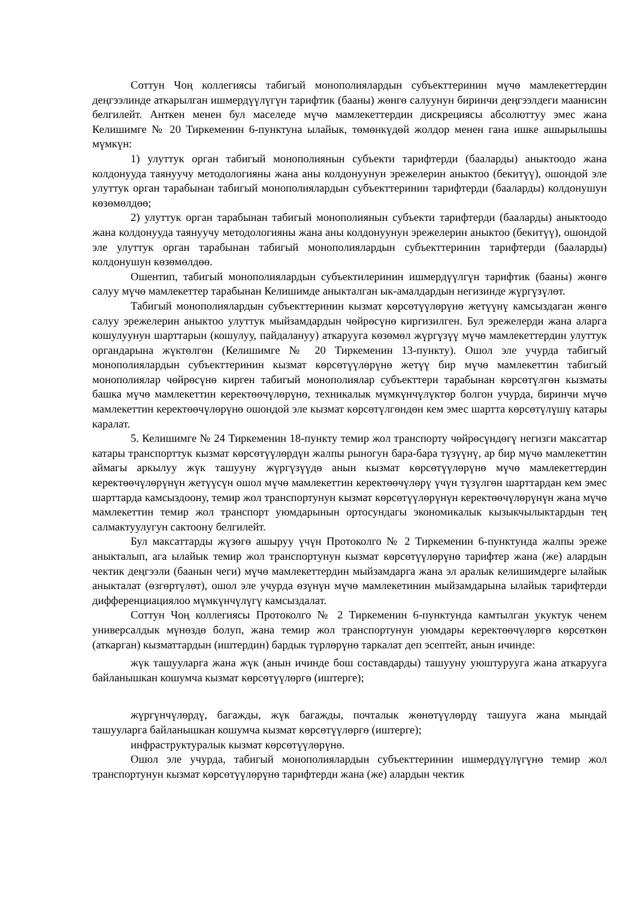Соттун Чоң коллегиясы табигый монополиялардын субъекттеринин мүчө мамлекеттердин деңгээлинде аткарылган ишмердүүлүгүн тарифтик (бааны) жөнгө салуунун биринчи деңгээлдеги маанисин белгилейт. Анткен менен бул маселеде мүчө мамлекеттердин дискрециясы абсолюттуу эмес жана Келишимге № 20 Тиркеменин 6-пунктуна ылайык, төмөнкүдөй жолдор менен гана ишке ашырылышы мүмкүн:
1) улуттук орган табигый монополиянын субъекти тарифтерди (бааларды) аныктоодо жана колдонууда таянуучу методологияны жана аны колдонуунун эрежелерин аныктоо (бекитүү), ошондой эле улуттук орган тарабынан табигый монополиялардын субъекттеринин тарифтерди (бааларды) колдонушун көзөмөлдөө;
2) улуттук орган тарабынан табигый монополиянын субъекти тарифтерди (бааларды) аныктоодо жана колдонууда таянуучу методологияны жана аны колдонуунун эрежелерин аныктоо (бекитүү), ошондой эле улуттук орган тарабынан табигый монополиялардын субъекттеринин тарифтерди (бааларды) колдонушун көзөмөлдөө.
Ошентип, табигый монополиялардын субъектилеринин ишмердүүлгүн тарифтик (бааны) жөнгө салуу мүчө мамлекеттер тарабынан Келишимде аныкталган ык-амалдардын негизинде жүргүзүлөт.
Табигый монополиялардын субъекттеринин кызмат көрсөтүүлөрүнө жетүүнү камсыздаган жөнгө салуу эрежелерин аныктоо улуттук мыйзамдардын чөйрөсүнө киргизилген. Бул эрежелерди жана аларга кошулуунун шарттарын (кошулуу, пайдалануу) аткарууга көзөмөл жүргүзүү мүчө мамлекеттердин улуттук органдарына жүктөлгөн (Келишимге № 20 Тиркеменин 13-пункту). Ошол эле учурда табигый монополиялардын субъекттеринин кызмат көрсөтүүлөрүнө жетүү бир мүчө мамлекеттин табигый монополиялар чөйрөсүнө кирген табигый монополиялар субъекттери тарабынан көрсөтүлгөн кызматы башка мүчө мамлекеттин керектөөчүлөрүнө, техникалык мүмкүнчүлүктөр болгон учурда, биринчи мүчө мамлекеттин керектөөчүлөрүнө ошондой эле кызмат көрсөтүлгөндөн кем эмес шартта көрсөтүлүшү катары каралат.
5. Келишимге № 24 Тиркеменин 18-пункту темир жол транспорту чөйрөсүндөгү негизги максаттар катары транспорттук кызмат көрсөтүүлөрдүн жалпы рыногун бара-бара түзүүнү, ар бир мүчө мамлекеттин аймагы аркылуу жүк ташууну жүргүзүүдө анын кызмат көрсөтүүлөрүнө мүчө мамлекеттердин керектөөчүлөрүнүн жетүүсүн ошол мүчө мамлекеттин керектөөчүлөрү үчүн түзүлгөн шарттардан кем эмес шарттарда камсыздоону, темир жол транспортунун кызмат көрсөтүүлөрүнүн керектөөчүлөрүнүн жана мүчө мамлекеттин темир жол транспорт уюмдарынын ортосундагы экономикалык кызыкчылыктардын тең салмактуулугун сактоону белгилейт.
Бул максаттарды жүзөгө ашыруу үчүн Протоколго № 2 Тиркеменин 6-пунктунда жалпы эреже аныкталып, ага ылайык темир жол транспортунун кызмат көрсөтүүлөрүнө тарифтер жана (же) алардын чектик деңгээли (баанын чеги) мүчө мамлекеттердин мыйзамдарга жана эл аралык келишимдерге ылайык аныкталат (өзгөртүлөт), ошол эле учурда өзүнүн мүчө мамлекетинин мыйзамдарына ылайык тарифтерди дифференциациялоо мүмкүнчүлүгү камсыздалат.
Соттун Чоң коллегиясы Протоколго № 2 Тиркеменин 6-пунктунда камтылган укуктук ченем универсалдык мүнөздө болуп, жана темир жол транспортунун уюмдары керектөөчүлөргө көрсөткөн (аткарган) кызматтардын (иштердин) бардык түрлөрүнө таркалат деп эсептейт, анын ичинде:
жүк ташууларга жана жүк (анын ичинде бош составдарды) ташууну уюштурууга жана аткарууга байланышкан кошумча кызмат көрсөтүүлөргө (иштерге);
жүргүнчүлөрдү, багажды, жүк багажды, почталык жөнөтүүлөрдү ташууга жана мындай ташууларга байланышкан кошумча кызмат көрсөтүүлөргө (иштерге);
инфраструктуралык кызмат көрсөтүүлөрүнө.
Ошол эле учурда, табигый монополиялардын субъекттеринин ишмердүүлүгүнө темир жол транспортунун кызмат көрсөтүүлөрүнө тарифтерди жана (же) алардын чектик